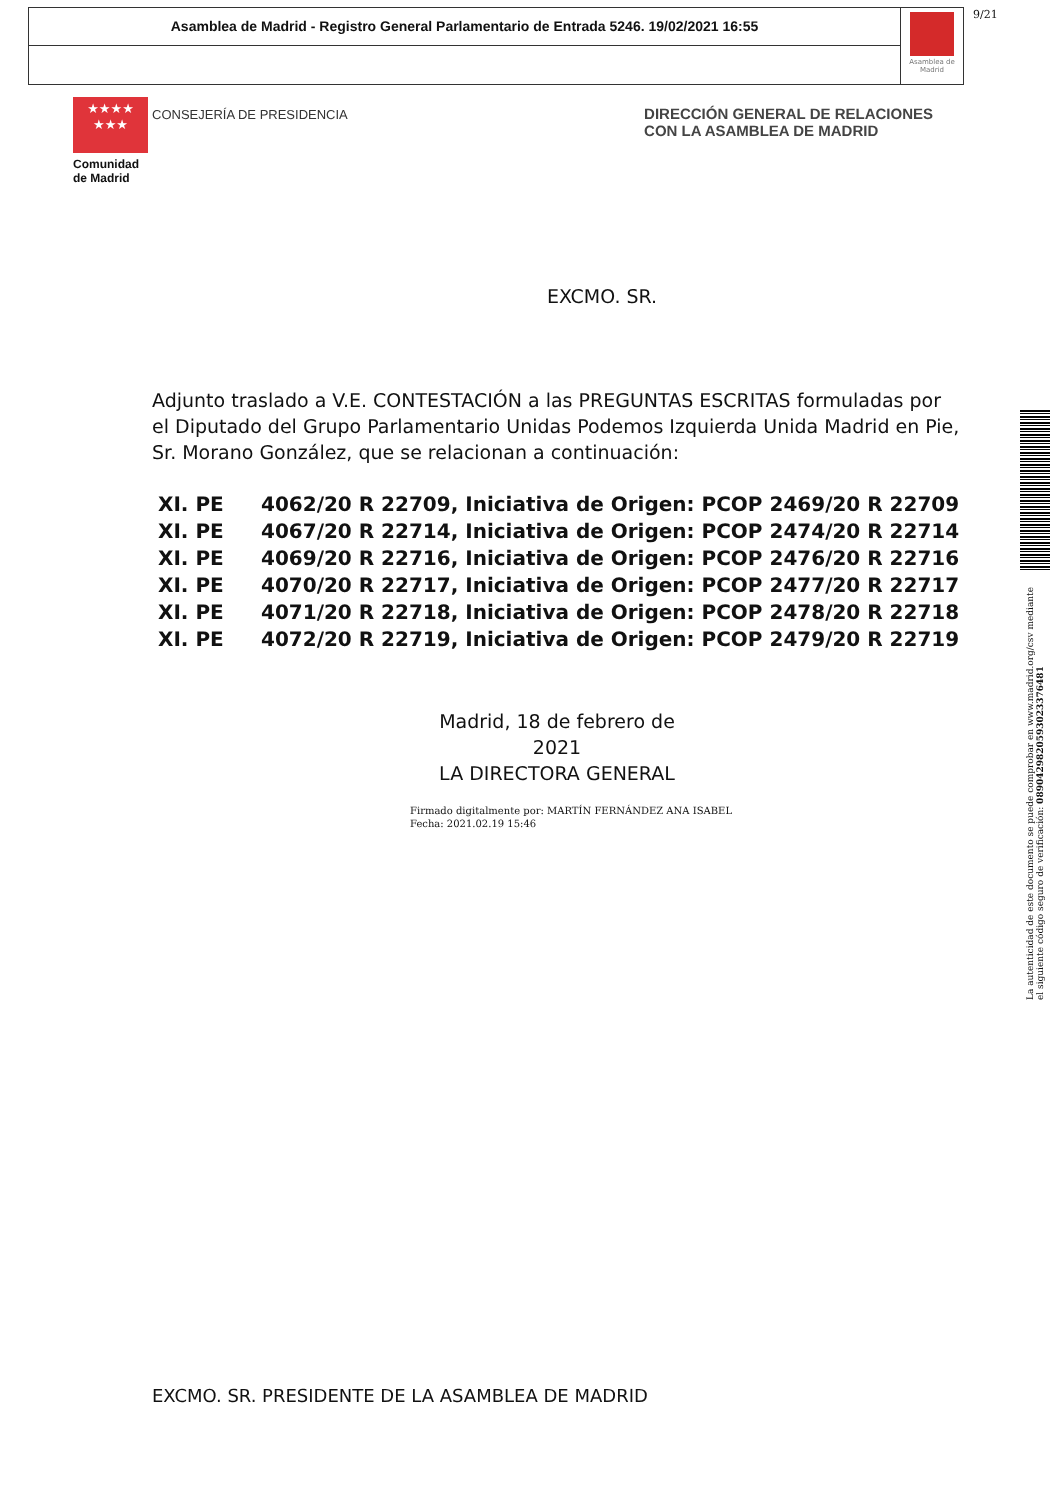Asamblea de Madrid - Registro General Parlamentario de Entrada 5246. 19/02/2021 16:55
Asamblea de Madrid
9/21
★★★★
★★★
CONSEJERÍA DE PRESIDENCIA
Comunidad
de Madrid
DIRECCIÓN GENERAL DE RELACIONES
CON LA ASAMBLEA DE MADRID
EXCMO. SR.
Adjunto traslado a V.E. CONTESTACIÓN a las PREGUNTAS ESCRITAS formuladas por el Diputado del Grupo Parlamentario Unidas Podemos Izquierda Unida Madrid en Pie, Sr. Morano González, que se relacionan a continuación:
XI. PE 4062/20 R 22709, Iniciativa de Origen: PCOP 2469/20 R 22709
XI. PE 4067/20 R 22714, Iniciativa de Origen: PCOP 2474/20 R 22714
XI. PE 4069/20 R 22716, Iniciativa de Origen: PCOP 2476/20 R 22716
XI. PE 4070/20 R 22717, Iniciativa de Origen: PCOP 2477/20 R 22717
XI. PE 4071/20 R 22718, Iniciativa de Origen: PCOP 2478/20 R 22718
XI. PE 4072/20 R 22719, Iniciativa de Origen: PCOP 2479/20 R 22719
Madrid, 18 de febrero de 2021
LA DIRECTORA GENERAL
Firmado digitalmente por: MARTÍN FERNÁNDEZ ANA ISABEL
Fecha: 2021.02.19 15:46
EXCMO. SR. PRESIDENTE DE LA ASAMBLEA DE MADRID
La autenticidad de este documento se puede comprobar en www.madrid.org/csv mediante el siguiente código seguro de verificación: 0890429820593023376481